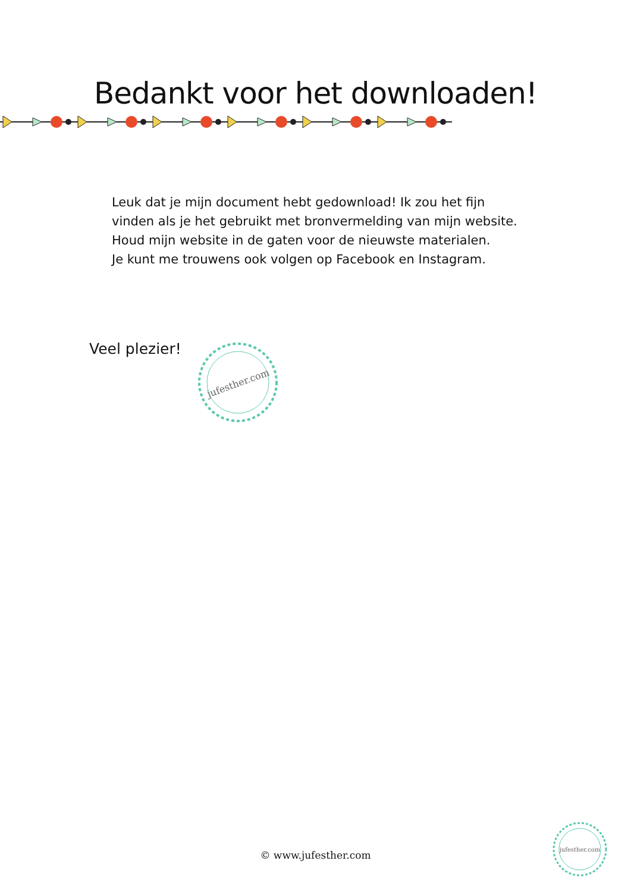Bedankt voor het downloaden!
Leuk dat je mijn document hebt gedownload! Ik zou het fijn
vinden als je het gebruikt met bronvermelding van mijn website.
Houd mijn website in de gaten voor de nieuwste materialen.
Je kunt me trouwens ook volgen op Facebook en Instagram.
Veel plezier!
jufesther.com
© www.jufesther.com
jufesther.com